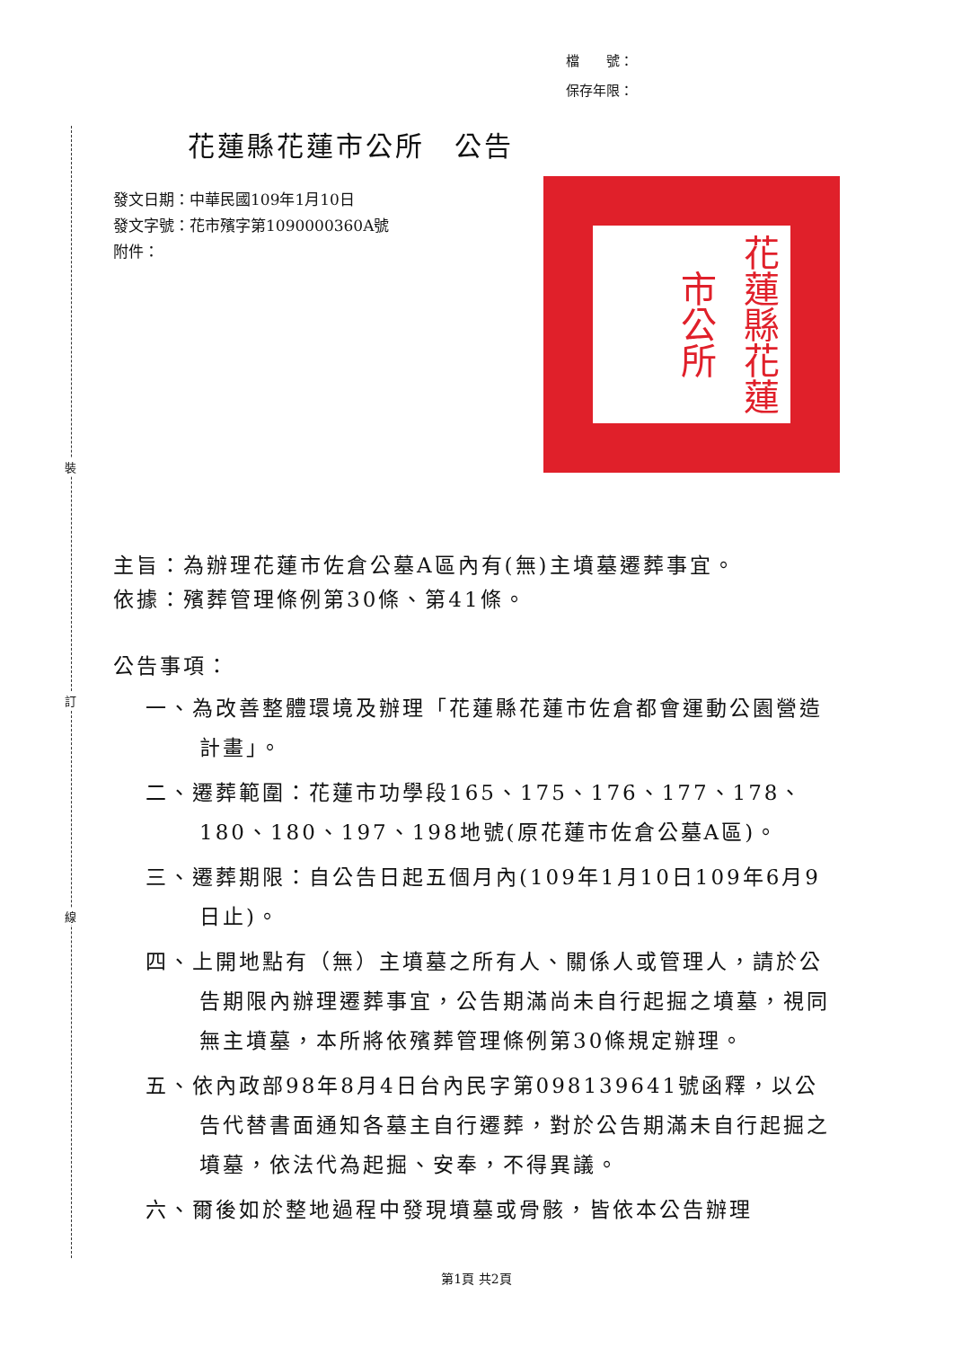裝
訂
線
檔　　號：
保存年限：
花蓮縣花蓮市公所　公告
發文日期：中華民國109年1月10日
發文字號：花市殯字第1090000360A號
附件：
花蓮縣花蓮市公所
主旨：為辦理花蓮市佐倉公墓A區內有(無)主墳墓遷葬事宜。
依據：殯葬管理條例第30條、第41條。
公告事項：
一、為改善整體環境及辦理「花蓮縣花蓮市佐倉都會運動公園營造計畫」。
二、遷葬範圍：花蓮市功學段165、175、176、177、178、180、180、197、198地號(原花蓮市佐倉公墓A區)。
三、遷葬期限：自公告日起五個月內(109年1月10日109年6月9日止)。
四、上開地點有（無）主墳墓之所有人、關係人或管理人，請於公告期限內辦理遷葬事宜，公告期滿尚未自行起掘之墳墓，視同無主墳墓，本所將依殯葬管理條例第30條規定辦理。
五、依內政部98年8月4日台內民字第098139641號函釋，以公告代替書面通知各墓主自行遷葬，對於公告期滿未自行起掘之墳墓，依法代為起掘、安奉，不得異議。
六、爾後如於整地過程中發現墳墓或骨骸，皆依本公告辦理
第1頁 共2頁